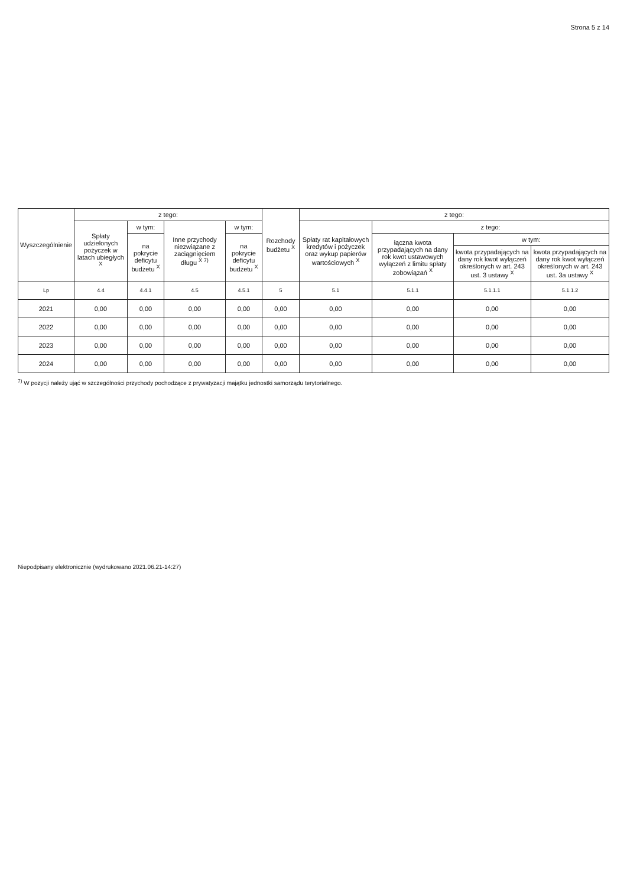Strona 5 z 14
| Wyszczególnienie | z tego: | | | | Rozchody budżetu <sup>X</sup> | z tego: | | | |
| --- | --- | --- | --- | --- | --- | --- | --- | --- | --- |
| | Spłaty udzielonych pożyczek w latach ubiegłych <sup>X</sup> | w tym: | Inne przychody niezwiązane z zaciągnięciem długu <sup>X 7)</sup> | w tym: | | Spłaty rat kapitałowych kredytów i pożyczek oraz wykup papierów wartościowych <sup>X</sup> | z tego: | | |
| | | na pokrycie deficytu budżetu <sup>X</sup> | | na pokrycie deficytu budżetu <sup>X</sup> | | | łączna kwota przypadających na dany rok kwot ustawowych wyłączeń z limitu spłaty zobowiązań <sup>X</sup> | w tym: | |
| | | | | | | | | kwota przypadających na dany rok kwot wyłączeń określonych w art. 243 ust. 3 ustawy <sup>X</sup> | kwota przypadających na dany rok kwot wyłączeń określonych w art. 243 ust. 3a ustawy <sup>X</sup> |
| Lp | 4.4 | 4.4.1 | 4.5 | 4.5.1 | 5 | 5.1 | 5.1.1 | 5.1.1.1 | 5.1.1.2 |
| 2021 | 0,00 | 0,00 | 0,00 | 0,00 | 0,00 | 0,00 | 0,00 | 0,00 | 0,00 |
| 2022 | 0,00 | 0,00 | 0,00 | 0,00 | 0,00 | 0,00 | 0,00 | 0,00 | 0,00 |
| 2023 | 0,00 | 0,00 | 0,00 | 0,00 | 0,00 | 0,00 | 0,00 | 0,00 | 0,00 |
| 2024 | 0,00 | 0,00 | 0,00 | 0,00 | 0,00 | 0,00 | 0,00 | 0,00 | 0,00 |
<sup>7)</sup> W pozycji należy ująć w szczególności przychody pochodzące z prywatyzacji majątku jednostki samorządu terytorialnego.
Niepodpisany elektronicznie (wydrukowano 2021.06.21-14:27)